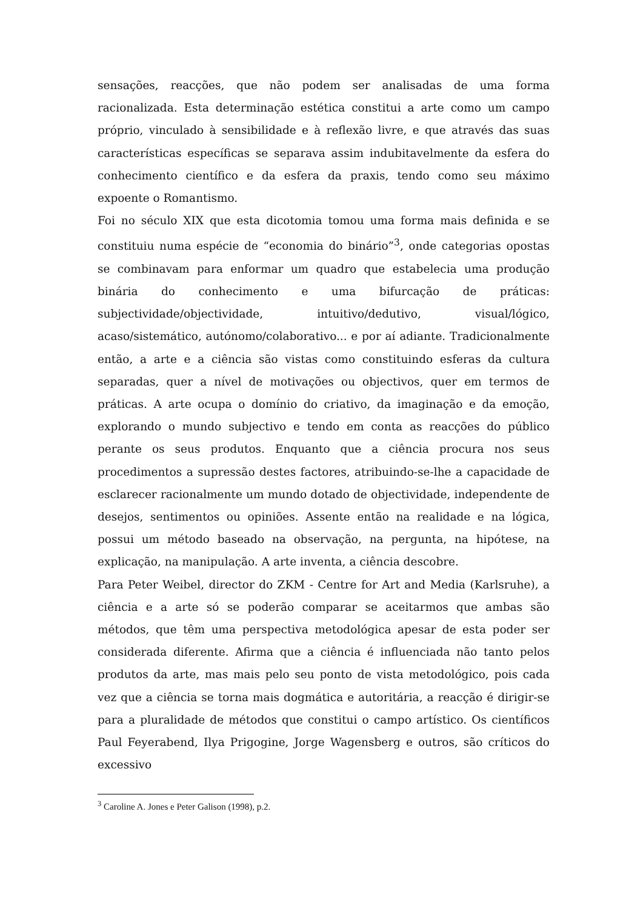sensações, reacções, que não podem ser analisadas de uma forma racionalizada. Esta determinação estética constitui a arte como um campo próprio, vinculado à sensibilidade e à reflexão livre, e que através das suas características específicas se separava assim indubitavelmente da esfera do conhecimento científico e da esfera da praxis, tendo como seu máximo expoente o Romantismo.
Foi no século XIX que esta dicotomia tomou uma forma mais definida e se constituiu numa espécie de “economia do binário”<sup>3</sup>, onde categorias opostas se combinavam para enformar um quadro que estabelecia uma produção binária do conhecimento e uma bifurcação de práticas: subjectividade/objectividade, intuitivo/dedutivo, visual/lógico, acaso/sistemático, autónomo/colaborativo... e por aí adiante. Tradicionalmente então, a arte e a ciência são vistas como constituindo esferas da cultura separadas, quer a nível de motivações ou objectivos, quer em termos de práticas. A arte ocupa o domínio do criativo, da imaginação e da emoção, explorando o mundo subjectivo e tendo em conta as reacções do público perante os seus produtos. Enquanto que a ciência procura nos seus procedimentos a supressão destes factores, atribuindo-se-lhe a capacidade de esclarecer racionalmente um mundo dotado de objectividade, independente de desejos, sentimentos ou opiniões. Assente então na realidade e na lógica, possui um método baseado na observação, na pergunta, na hipótese, na explicação, na manipulação. A arte inventa, a ciência descobre.
Para Peter Weibel, director do ZKM - Centre for Art and Media (Karlsruhe), a ciência e a arte só se poderão comparar se aceitarmos que ambas são métodos, que têm uma perspectiva metodológica apesar de esta poder ser considerada diferente. Afirma que a ciência é influenciada não tanto pelos produtos da arte, mas mais pelo seu ponto de vista metodológico, pois cada vez que a ciência se torna mais dogmática e autoritária, a reacção é dirigir-se para a pluralidade de métodos que constitui o campo artístico. Os científicos Paul Feyerabend, Ilya Prigogine, Jorge Wagensberg e outros, são críticos do excessivo
<sup>3</sup> Caroline A. Jones e Peter Galison (1998), p.2.